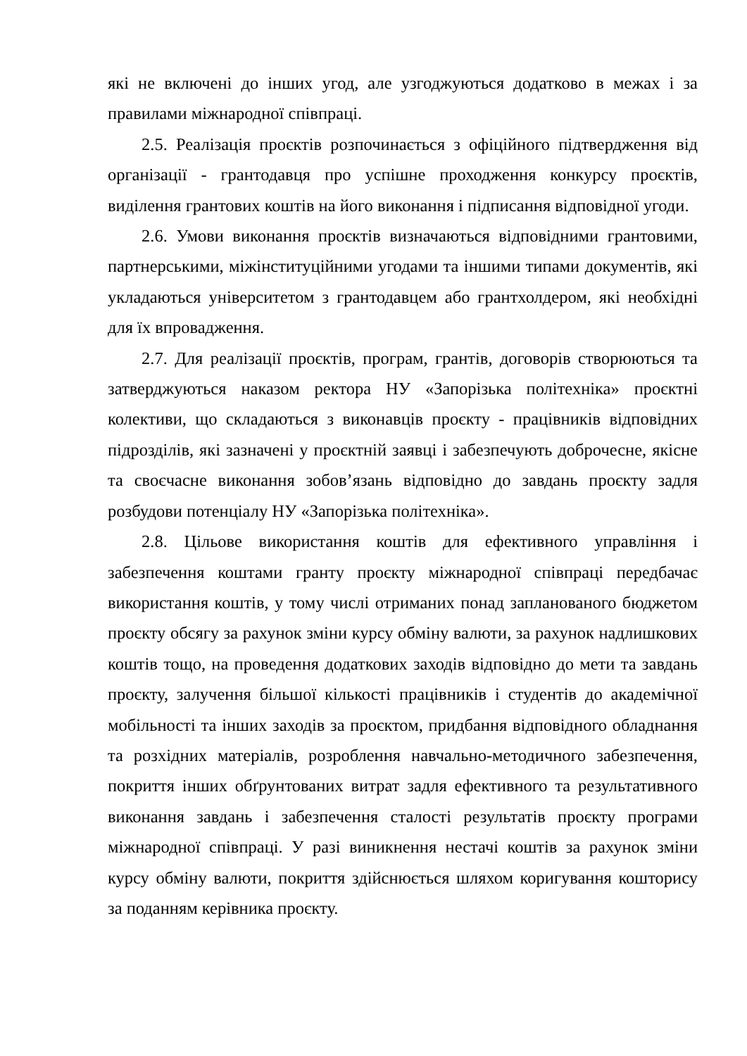які не включені до інших угод, але узгоджуються додатково в межах і за правилами міжнародної співпраці.
2.5. Реалізація проєктів розпочинається з офіційного підтвердження від організації - грантодавця про успішне проходження конкурсу проєктів, виділення грантових коштів на його виконання і підписання відповідної угоди.
2.6. Умови виконання проєктів визначаються відповідними грантовими, партнерськими, міжінституційними угодами та іншими типами документів, які укладаються університетом з грантодавцем або грантхолдером, які необхідні для їх впровадження.
2.7. Для реалізації проєктів, програм, грантів, договорів створюються та затверджуються наказом ректора НУ «Запорізька політехніка» проєктні колективи, що складаються з виконавців проєкту - працівників відповідних підрозділів, які зазначені у проєктній заявці і забезпечують доброчесне, якісне та своєчасне виконання зобов’язань відповідно до завдань проєкту задля розбудови потенціалу НУ «Запорізька політехніка».
2.8. Цільове використання коштів для ефективного управління і забезпечення коштами гранту проєкту міжнародної співпраці передбачає використання коштів, у тому числі отриманих понад запланованого бюджетом проєкту обсягу за рахунок зміни курсу обміну валюти, за рахунок надлишкових коштів тощо, на проведення додаткових заходів відповідно до мети та завдань проєкту, залучення більшої кількості працівників і студентів до академічної мобільності та інших заходів за проєктом, придбання відповідного обладнання та розхідних матеріалів, розроблення навчально-методичного забезпечення, покриття інших обґрунтованих витрат задля ефективного та результативного виконання завдань і забезпечення сталості результатів проєкту програми міжнародної співпраці. У разі виникнення нестачі коштів за рахунок зміни курсу обміну валюти, покриття здійснюється шляхом коригування кошторису за поданням керівника проєкту.